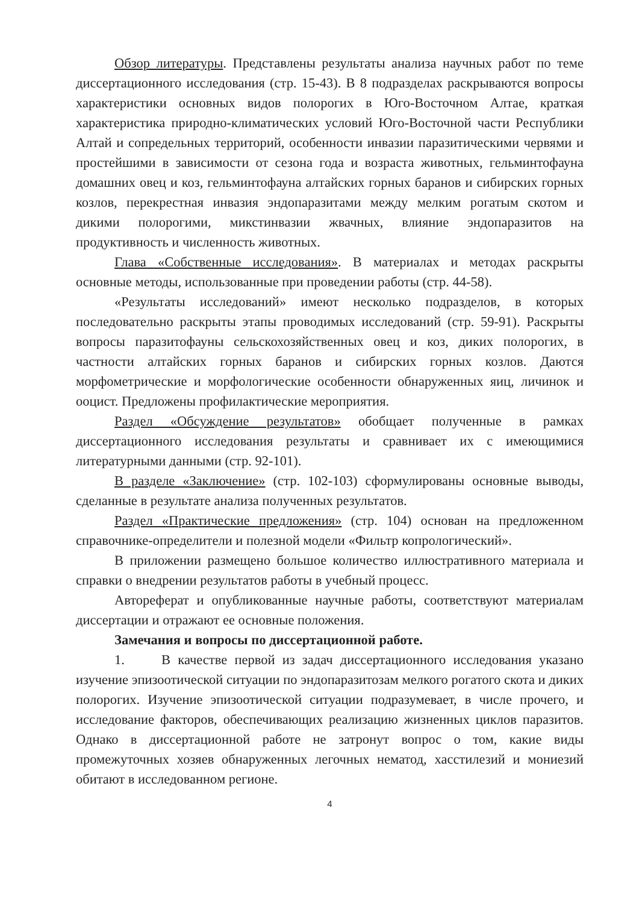Обзор литературы. Представлены результаты анализа научных работ по теме диссертационного исследования (стр. 15-43). В 8 подразделах раскрываются вопросы характеристики основных видов полорогих в Юго-Восточном Алтае, краткая характеристика природно-климатических условий Юго-Восточной части Республики Алтай и сопредельных территорий, особенности инвазии паразитическими червями и простейшими в зависимости от сезона года и возраста животных, гельминтофауна домашних овец и коз, гельминтофауна алтайских горных баранов и сибирских горных козлов, перекрестная инвазия эндопаразитами между мелким рогатым скотом и дикими полорогими, микстинвазии жвачных, влияние эндопаразитов на продуктивность и численность животных.
Глава «Собственные исследования». В материалах и методах раскрыты основные методы, использованные при проведении работы (стр. 44-58).
«Результаты исследований» имеют несколько подразделов, в которых последовательно раскрыты этапы проводимых исследований (стр. 59-91). Раскрыты вопросы паразитофауны сельскохозяйственных овец и коз, диких полорогих, в частности алтайских горных баранов и сибирских горных козлов. Даются морфометрические и морфологические особенности обнаруженных яиц, личинок и ооцист. Предложены профилактические мероприятия.
Раздел «Обсуждение результатов» обобщает полученные в рамках диссертационного исследования результаты и сравнивает их с имеющимися литературными данными (стр. 92-101).
В разделе «Заключение» (стр. 102-103) сформулированы основные выводы, сделанные в результате анализа полученных результатов.
Раздел «Практические предложения» (стр. 104) основан на предложенном справочнике-определители и полезной модели «Фильтр копрологический».
В приложении размещено большое количество иллюстративного материала и справки о внедрении результатов работы в учебный процесс.
Автореферат и опубликованные научные работы, соответствуют материалам диссертации и отражают ее основные положения.
Замечания и вопросы по диссертационной работе.
1. В качестве первой из задач диссертационного исследования указано изучение эпизоотической ситуации по эндопаразитозам мелкого рогатого скота и диких полорогих. Изучение эпизоотической ситуации подразумевает, в числе прочего, и исследование факторов, обеспечивающих реализацию жизненных циклов паразитов. Однако в диссертационной работе не затронут вопрос о том, какие виды промежуточных хозяев обнаруженных легочных нематод, хасстилезий и мониезий обитают в исследованном регионе.
4